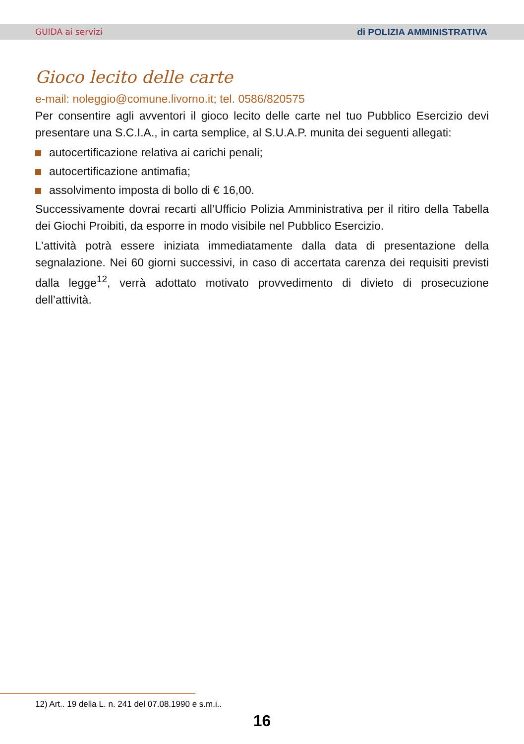GUIDA ai servizi di POLIZIA AMMINISTRATIVA
Gioco lecito delle carte
e-mail: noleggio@comune.livorno.it; tel. 0586/820575
Per consentire agli avventori il gioco lecito delle carte nel tuo Pubblico Esercizio devi presentare una S.C.I.A., in carta semplice, al S.U.A.P. munita dei seguenti allegati:
autocertificazione relativa ai carichi penali;
autocertificazione antimafia;
assolvimento imposta di bollo di € 16,00.
Successivamente dovrai recarti all’Ufficio Polizia Amministrativa per il ritiro della Tabella dei Giochi Proibiti, da esporre in modo visibile nel Pubblico Esercizio.
L’attività potrà essere iniziata immediatamente dalla data di presentazione della segnalazione. Nei 60 giorni successivi, in caso di accertata carenza dei requisiti previsti dalla legge<sup>12</sup>, verrà adottato motivato provvedimento di divieto di prosecuzione dell’attività.
12) Art.. 19 della L. n. 241 del 07.08.1990 e s.m.i..
16